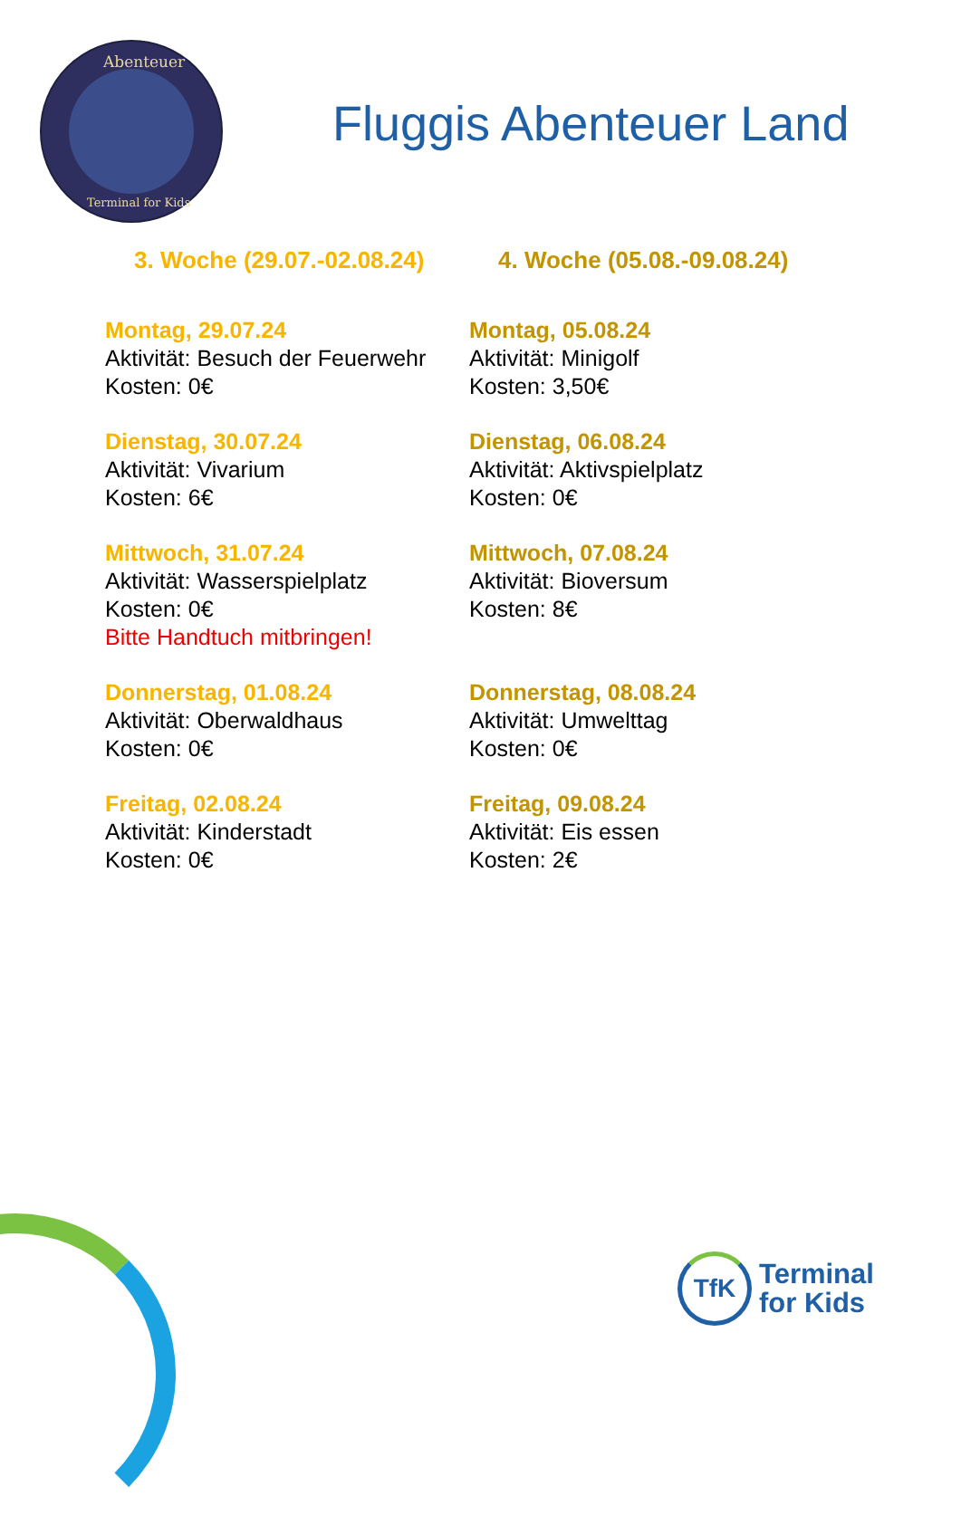Abenteuer
Terminal for Kids
Fluggis Abenteuer Land
3. Woche (29.07.-02.08.24)
Montag, 29.07.24
Aktivität: Besuch der Feuerwehr
Kosten: 0€
Dienstag, 30.07.24
Aktivität: Vivarium
Kosten: 6€
Mittwoch, 31.07.24
Aktivität: Wasserspielplatz
Kosten: 0€
Bitte Handtuch mitbringen!
Donnerstag, 01.08.24
Aktivität: Oberwaldhaus
Kosten: 0€
Freitag, 02.08.24
Aktivität: Kinderstadt
Kosten: 0€
4. Woche (05.08.-09.08.24)
Montag, 05.08.24
Aktivität: Minigolf
Kosten: 3,50€
Dienstag, 06.08.24
Aktivität: Aktivspielplatz
Kosten: 0€
Mittwoch, 07.08.24
Aktivität: Bioversum
Kosten: 8€
Donnerstag, 08.08.24
Aktivität: Umwelttag
Kosten: 0€
Freitag, 09.08.24
Aktivität: Eis essen
Kosten: 2€
TfK
Terminal
for Kids